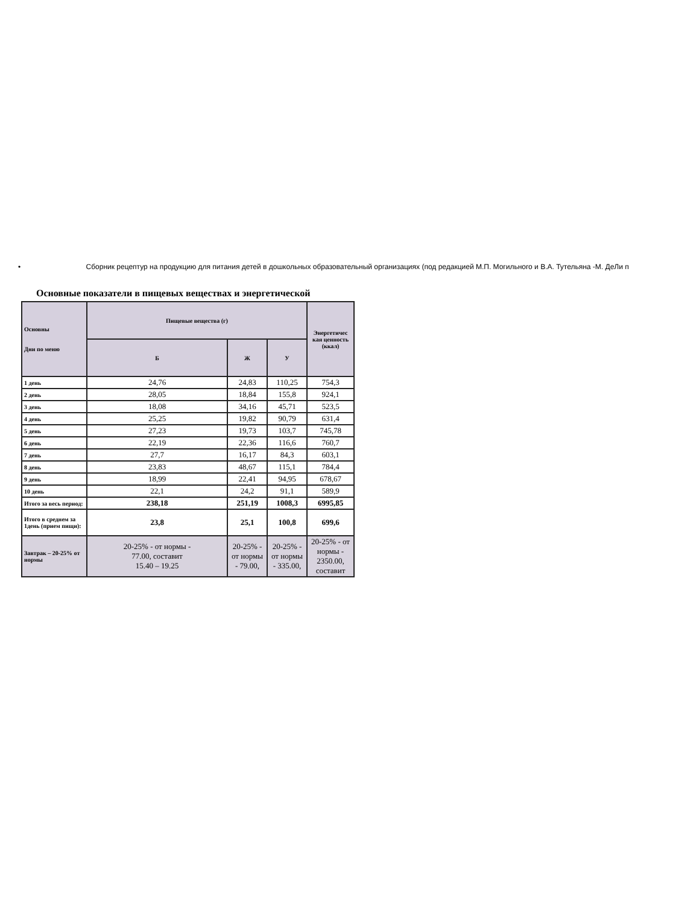• Сборник рецептур на продукцию для питания детей в дошкольных образовательный организациях (под редакцией М.П. Могильного и В.А. Тутельяна -М. ДеЛи п
Основные показатели в пищевых веществах и энергетической
| Основны Дни по меню | Пищевые вещества (г) | | | Энергетичес кая ценность (ккал) |
| --- | --- | --- | --- | --- |
| | Б | Ж | У | |
| 1 день | 24,76 | 24,83 | 110,25 | 754,3 |
| 2 день | 28,05 | 18,84 | 155,8 | 924,1 |
| 3 день | 18,08 | 34,16 | 45,71 | 523,5 |
| 4 день | 25,25 | 19,82 | 90,79 | 631,4 |
| 5 день | 27,23 | 19,73 | 103,7 | 745,78 |
| 6 день | 22,19 | 22,36 | 116,6 | 760,7 |
| 7 день | 27,7 | 16,17 | 84,3 | 603,1 |
| 8 день | 23,83 | 48,67 | 115,1 | 784,4 |
| 9 день | 18,99 | 22,41 | 94,95 | 678,67 |
| 10 день | 22,1 | 24,2 | 91,1 | 589,9 |
| Итого за весь период: | 238,18 | 251,19 | 1008,3 | 6995,85 |
| Итого в среднем за 1день (прием пищи): | 23,8 | 25,1 | 100,8 | 699,6 |
| Завтрак – 20-25% от нормы | 20-25% - от нормы - 77.00, составит 15.40 – 19.25 | 20-25% - от нормы - 79.00, | 20-25% - от нормы - 335.00, | 20-25% - от нормы - 2350.00, составит |